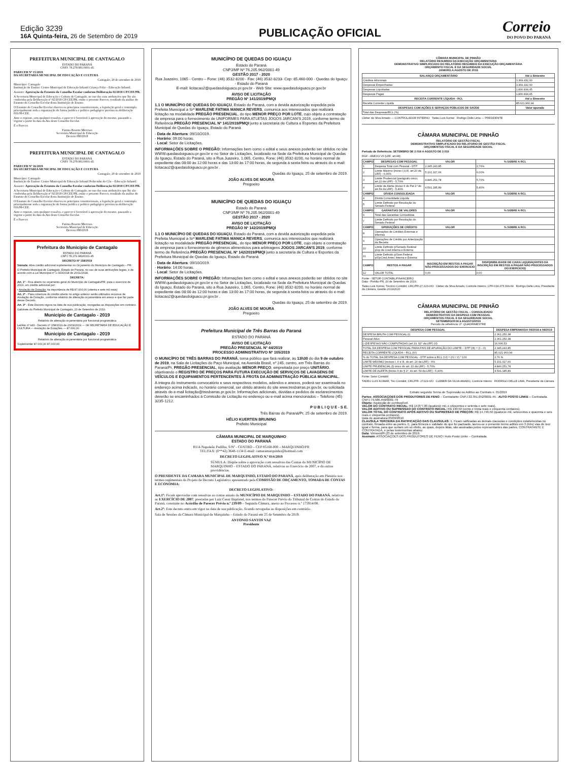Edição 3239
16A Quinta-feira, 26 de Setembro de 2019
PUBLICAÇÃO OFICIAL
Correio
DO POVO DO PARANÁ
PREFEITURA MUNICIPAL DE CANTAGALO
ESTADO DO PARANÁ
CNPJ: 78.279.981/0001-45
PARECER Nº 15/2019
DA SECRETARIA MUNICIPAL DE EDUCAÇÃO E CULTURA
Cantagalo, 20 de setembro de 2019
Município: Cantagalo
Instituição de Ensino: Centro Municipal de Educação Infantil Criança Feliz – Educação Infantil.
Assunto: Aprovação do Estatuto do Conselho Escolar conforme Deliberação 02/2018 CP/CEE/PR.
A Secretaria Municipal de Educação e Cultura de Cantagalo, no uso das suas atribuições que lhe são conferidas pela Deliberação nº 02/2018 CP/CEE/PR, emite o presente Parecer, resultado da análise do Estatuto do Conselho Escolar desta Instituição de Ensino.
O Estatuto do Conselho Escolar observa os princípios constitucionais, a legislação geral e contempla principalmente toda a organização de forma jurídica e político pedagógico prevista na deliberação 016/99-CEE.
Ante o exposto, sem qualquer ressalva, o parecer é favorável à aprovação do mesmo, passando a vigorar a partir da data da Ata deste Conselho Escolar.
É o Parecer.
Fatima Bosetto Mierzwa
Secretária Municipal de Educação
Decreto 080/2018
PREFEITURA MUNICIPAL DE CANTAGALO
ESTADO DO PARANÁ
CNPJ: 78.279.981/0001-45
PARECER Nº 16/2019
DA SECRETARIA MUNICIPAL DE EDUCAÇÃO E CULTURA
Cantagalo, 20 de setembro de 2019
Município: Cantagalo
Instituição de Ensino: Centro Municipal de Educação Infantil Pedacinho do Céu – Educação Infantil.
Assunto: Aprovação do Estatuto do Conselho Escolar conforme Deliberação 02/2018 CP/CEE/PR.
A Secretaria Municipal de Educação e Cultura de Cantagalo, no uso das suas atribuições que lhe são conferidas pela Deliberação nº 02/2018 CP/CEE/PR, emite o presente Parecer, resultado da análise do Estatuto do Conselho Escolar desta Instituição de Ensino.
O Estatuto do Conselho Escolar observa os princípios constitucionais, a legislação geral e contempla principalmente toda a organização de forma jurídica e político pedagógico prevista na deliberação 016/99-CEE.
Ante o exposto, sem qualquer ressalva, o parecer é favorável à aprovação do mesmo, passando a vigorar a partir da data da Ata deste Conselho Escolar.
É o Parecer.
Fatima Bosetto Mierzwa
Secretária Municipal de Educação
Decreto 080/2018
Prefeitura do Município de Cantagalo
ESTADO DO PARANÁ
CNPJ 78.279.981/0001-45
DECRETO Nº 158/2019
Súmula: Abre crédito adicional suplementar no Orçamento do Município de Cantagalo – PR.
O Prefeito Municipal de Cantagalo, Estado do Paraná, no uso de suas atribuições legais, e de acordo com a Lei Municipal nº 1.043/2018 de 20/11/2018.
DECRETA:
Art. 1º - Fica aberto no orçamento geral do Município de Cantagalo/PR, para o exercício de 2019, um crédito adicional por:
• Anulação de Dotação: na importância de R$ 87.000,00 (oitenta e sete mil reais)
Art. 2º - Para cobertura do crédito aberto no artigo anterior serão utilizados recursos de Anulação de Dotação, conforme relatório de alteração orçamentária em anexo e que faz parte desse Decreto.
Art. 3º - Este Decreto vigora na data de sua publicação, revogadas as disposições em contrário.
Gabinete do Prefeito Municipal de Cantagalo, 23 de Setembro de 2019.
Município de Cantagalo - 2019
Relatório de alteração orçamentária por funcional programática
Lei/Ato nº 943 - Decreto nº 158/2019 de 23/09/2019 — 08 SECRETARIA DE EDUCAÇÃO E CULTURA — Anulação de Dotações — 87.000,00
Município de Cantagalo - 2019
Relatório de alteração orçamentária por funcional programática
Suplementar 87.000,00 87.000,00
MUNICÍPIO DE QUEDAS DO IGUAÇU
Estado do Paraná
CNPJ/MF Nº 76.205.962/0001-49
GESTÃO 2017 - 2020
Rua Juazeiro, 1065 - Centro – Fone: (46) 3532-8200 - Fax: (46) 3532-8233- Cep: 85.460-000 - Quedas do Iguaçu - Estado do Paraná
E-mail: licitacao2@quedasdoiguacu.pr.gov.br - Web Site: www.quedasdoiguacu.pr.gov.br
AVISO DE LICITAÇÃO
PREGÃO Nº 141/2019/PMQI
1.1 O MUNICÍPIO DE QUEDAS DO IGUAÇU, Estado do Paraná, com a devida autorização expedida pela Prefeita Municipal a Srª MARLENE FATIMA MANICA REVERS, comunica aos interessados que realizará licitação na modalidade PREGÃO PRESENCIAL, do tipo MENOR PREÇO POR LOTE, cujo objeto a contratação de empresa para o fornecimento de UNIFORMES PARA ATLETAS JOGOS JARCAN'S 2019, conforme termo de Referência PREGÃO PRESENCIAL Nº 141/2019/PMQI junto a secretaria de Cultura e Esportes da Prefeitura Municipal de Quedas do Iguaçu, Estado do Paraná
- Data de Abertura: 09/10/2019.
- Horário: 09:00 horas.
- Local: Setor de Licitações.
INFORMAÇÕES SOBRE O PREGÃO: Informações bem como o edital e seus anexos poderão ser obtidos no site WWW.quedasdoiguacu.pr.gov.br e no Setor de Licitações, localizado na Sede da Prefeitura Municipal de Quedas do Iguaçu, Estado do Paraná, sito a Rua Juazeiro, 1.065, Centro, Fone: (46) 3532-8200, no horário normal de expediente das 08:00 às 12:00 horas e das 13:00 às 17:00 horas, de segunda à sexta-feira ou através do e-mail: licitacao2@quedasdoiguacu.pr.gov.br .
Quedas do Iguaçu, 25 de setembro de 2019.
JOÃO ALVES DE MOURA
Pregoeiro
MUNICÍPIO DE QUEDAS DO IGUAÇU
Estado do Paraná
CNPJ/MF Nº 76.205.962/0001-49
GESTÃO 2017 - 2020
AVISO DE LICITAÇÃO
PREGÃO Nº 142/2019/PMQI
1.1 O MUNICÍPIO DE QUEDAS DO IGUAÇU, Estado do Paraná, com a devida autorização expedida pela Prefeita Municipal a Srª MARLENE FATIMA MANICA REVERS, comunica aos interessados que realizará licitação na modalidade PREGÃO PRESENCIAL, do tipo MENOR PREÇO POR LOTE, cujo objeto a contratação de empresa para o fornecimento de gêneros alimentícios para arbitragens JOGOS JARCAN'S 2019, conforme termo de Referência PREGÃO PRESENCIAL Nº 142/2019/PMQI junto a secretaria de Cultura e Esportes da Prefeitura Municipal de Quedas do Iguaçu, Estado do Paraná
- Data de Abertura: 09/10/2019.
- Horário: 14:00 horas.
- Local: Setor de Licitações.
INFORMAÇÕES SOBRE O PREGÃO: Informações bem como o edital e seus anexos poderão ser obtidos no site WWW.quedasdoiguacu.pr.gov.br e no Setor de Licitações, localizado na Sede da Prefeitura Municipal de Quedas do Iguaçu, Estado do Paraná, sito a Rua Juazeiro, 1.065, Centro, Fone: (46) 3532-8200, no horário normal de expediente das 08:00 às 12:00 horas e das 13:00 às 17:00 horas, de segunda à sexta-feira ou através do e-mail: licitacao2@quedasdoiguacu.pr.gov.br .
Quedas do Iguaçu, 25 de setembro de 2019.
JOÃO ALVES DE MOURA
Pregoeiro
Prefeitura Municipal de Três Barras do Paraná
ESTADO DO PARANÁ
AVISO DE LICITAÇÃO
PREGÃO PRESENCIAL Nº 44/2019
PROCESSO ADMINISTRATIVO Nº 105/2019
O MUNICÍPIO DE TRÊS BARRAS DO PARANÁ, torna público que fará realizar, às 13h30 do dia 9 de outubro de 2019, na Sala de Licitações do Paço Municipal, na Avenida Brasil, nº 245, centro, em Três Barras do Paraná/Pr, PREGÃO PRESENCIAL, tipo avaliação MENOR PREÇO, empreitada por preço UNITÁRIO, objetivando o REGISTRO DE PREÇOS PARA FUTURA EXECUÇÃO DE SERVIÇOS DE LAVAGENS DE VEÍCULOS E EQUIPAMENTOS PERTENCENTES À FROTA DA ADMINISTRAÇÃO PÚBLICA MUNICIPAL.
A íntegra do instrumento convocatório e seus respectivos modelos, adendos e anexos, poderá ser examinada no endereço acima indicado, no horário comercial, ser obtido através do site www.tresbarras.pr.gov.br, ou solicitada através do e-mail licitação@tresbarras.pr.gov.br. Informações adicionais, dúvidas e pedidos de esclarecimentos deverão se encaminhados à Comissão de Licitação no endereço ou e-mail acima mencionados – Telefone (45) 3235-1212.
P U B L I Q U E - S E.
Três Barras do Paraná/Pr, 25 de setembro de 2019.
HÉLIO KUERTEN BRUNING
Prefeito Municipal
CÂMARA MUNICIPAL DE MARQUINHO
ESTADO DO PARANÁ
RUA Napoleão Padilha, S/Nº - CENTRO – CEP 85168-000 – MARQUINHO/PR
TEL/FAX: (0**42) 3648-1134 E-mail: camaramarquinho@hotmail.com
DECRETO LEGISLATIVO N.º 014/2019
SÚMULA: Dispõe sobre a aprovação com ressalvas das Contas do MUNICÍPIO DE MARQUINHO – ESTADO DO PARANÁ, relativas ao Exercício de 2007, e dá outras providências.
O PRESIDENTE DA CAMARA MUNICIPAL DE MARQUINHO, ESTADO DO PARANÁ, após deliberação em Plenário nos termos regimentais do Projeto de Decreto Legislativo apresentado pela COMISSÃO DE ORÇAMENTO, TOMADA DE CONTAS E ECONOMIA:
DECRETO LEGISLATIVO:
Art.1º: Ficam aprovadas com ressalvas as contas anuais do MUNICÍPIO DE MARQUINHO – ESTADO DO PARANÁ, relativas ao EXERCÍCIO DE 2007, prestadas por Luiz Cesar Baptistel, nos termos do Parecer Prévio do Tribunal de Contas do Estado do Paraná, constante no Acórdão de Parecer Prévio n.º 239/09 – Segunda Câmara, anexo ao Processo n.º 175914/08.
Art.2º: Este decreto entra em vigor na data de sua publicação, ficando revogadas as disposições em contrário.
Sala de Sessões da Câmara Municipal de Marquinho – Estado do Paraná em 25 de Setembro de 2019.
ANTONIO SANTOS VAZ
Presidente
CÂMARA MUNICIPAL DE PINHÃO
RELATÓRIO RESUMIDO DA EXECUÇÃO ORÇAMENTARIA
DEMONSTRATIVO SIMPLIFICADO DO RELATÓRIO RESUMIDO DA EXECUÇÃO ORÇAMENTÁRIA
ORÇAMENTO FISCAL E DA SEGURIDADE SOCIAL
JANEIRO A AGOSTO DE 2019
| BALANÇO ORÇAMENTÁRIO | Até o Bimestre |
| --- | --- |
| Créditos Adicionais | 3.369.432,00 |
| Despesas Empenhadas | 3.369.432,00 |
| Despesas Liquidadas | 1.830.834,45 |
| Despesas Pagas | 1.830.834,45 |
| RECEITA CORRENTE LÍQUIDA - RCL | Até o Bimestre |
| Receita Corrente Líquida | 85.021.960,94 |
| DESPESAS COM AÇÕES E SERVIÇOS PÚBLICOS DE SAÚDE | Valor apurado |
| Total das Despesas/RCL (%) | |
Cleber da Silva Amado — CONTROLADOR INTERNO Tadeu Luis Komar Rodrigo Delle Lima — PRESIDENTE
CÂMARA MUNICIPAL DE PINHÃO
RELATÓRIO DE GESTÃO FISCAL
DEMONSTRATIVO SIMPLIFICADO DO RELATORIO DE GESTÃO FISCAL
ORÇAMENTOS FISCAL E DA SEGURIDADE SOCIAL
Período de Referência: SETEMBRO DE 2.018 A AGOSTO DE 2.019
RGF - ANEXO VII (LRF, art.48)
| CAMPO | DESPESAS COM PESSOAL | VALOR | % SOBRE A RCL |
| --- | --- | --- | --- |
| 1 | Despesa Total com Pessoal - DTP | 2.345.243,85 | 2,76% |
| 2 | Limite Máximo (inciso I,II,III, art.20 da LRF) - 6,00% | 5.101.317,66 | 6,00% |
| 3 | Limite Prudencial (parágrafo único, art.22 da LRF) - 5,70% | 4.846.251,78 | 5,70% |
| 4 | Limite de Alerta (inciso II do Par.1º do art.59 da LRF) - 5,40% | 4.591.185,89 | 5,40% |
| CAMPO | DÍVIDA CONSOLIDADA | VALOR | % SOBRE A RCL |
| 4 | Dívida Consolidada Líquida | | |
| 5 | Limite Definido por Resolução do Senado Federal | | |
| CAMPO | GARANTIAS DE VALORES | VALOR | % SOBRE A RCL |
| 6 | Total das Garantias Concedidas | | |
| 7 | Limite Definido por Resolução do Senado Federal | | |
| CAMPO | OPERAÇÕES DE CRÉDITO | VALOR | % SOBRE A RCL |
| 8 | Operações de Créditos Externas e Internas | | |
| 9 | Operações de Crédito por Antecipação da Receita | | |
| 10 | Limite Definido p/Senado Federal p/op.de Cred.Interna e Externa | | |
| 11 | Limite Definido p/Sem.Federal p/OpCred.Antec.Interna e Externa | | |
| CAMPO | RESTOS A PAGAR | INSCRIÇÃO EM RESTOS A PAGAR NÃO PROCESSADOS DO EXERCICIO | DISPONIBILIDADE DE CAIXA LIQUIDA(ANTES DA INSCRIÇÃO EM RESTOS A PAGAR NÃO PROCESSADOS DO EXERCICIO) |
| 12 | VALOR TOTAL | 0,00 | 0,00 |
Fonte - SETOR CONTABIL/FINANCEIRO
Data - Pinhão-PR, 20 de Setembro de 2019.
Tadeu Luis Komar, Técnico Contábil, CRC/PR-27.223-0/O Cleber da Silva Amado, Controle Interno, CPF-034.375.099-69 Rodrigo Delle Lima, Presidente da Câmara, Gestão 2019/2020
CÂMARA MUNICIPAL DE PINHÃO
RELATÓRIO DE GESTÃO FISCAL – CONSOLIDADO
DEMONSTRATIVO DA DESPESA COM PESSOAL
ORÇAMENTOS FISCAL E DA SEGURIDADE SOCIAL
SETEMBRO/2018 à AGOSTO/2019
Período de referência: 2º. QUADRIMESTRE
| DESPESA COM PESSOAL | DESPESA EMPENHADA 09/2018 à 08/2019 |
| --- | --- |
| DESPESA BRUTA COM PESSOAL (I) | 2.361.250,38 |
| Pessoal Ativo | 2.361.250,38 |
| (-)DESPESAS NÃO COMPUTADAS (art.19, §1º da LRF) (II) | 16.006,53 |
| TOTAL DA DESPESA COM PESSOAL PARA FINS DE APURAÇÃO DO LIMITE – DTP (III) = (I – II) | 2.345.243,85 |
| RECEITA CORRENTE LÍQUIDA – RCL (IV) | 85.021.960,94 |
| % do TOTAL DA DESPESA COM PESSOAL - DTP sobre a RCL (VI) = (IV / V) * 100 | 2,76 % |
| LIMITE MÁXIMO (incisos I, II e III, do art. 20 da LRF) - 6% | 5.101.317,66 |
| LIMITE PRUDENCIAL (§ único do art. 22 da LRF) - 5,70% | 4.846.251,78 |
| LIMITE DE ALERTA (inciso II do § 1º, do art. 59 da LRF) - 5,40% | 4.591.185,89 |
Fonte: Setor Contábil
TADEU LUIS KOMAR, Téc.Contábil, CRC/PR- 27223-0/O CLEBER DA SILVA AMADO, Controle Interno RODRIGO DELLE LIMA, Presidente da Câmara
Extrato segundo Termo de Supressão ou Aditivo ao Contrato n. 01/2019
Partes: ASSOCIAÇOES DOS PRODUTORES DE FENO – Contratante CNPJ 22.351.052/0001-45 . AUTO POSTO LINKE – Contratada. CNPJ 79.586.459/0001-79
Objeto: Aquisição de combustível.
VALOR DO CONTRATO INICIAL: R$ 14.877,00 (quatorze mil, e oitocentos e setenta e sete reais).
VALOR ADITIVO OU SUPRESSAO DO CONTRATO INICIAL: R$ 130,50 (cento e trinta reais e cinquenta centavos).
VALOR TOTAL DO CONTRATO APÓS ADITIVO OU SUPRESSAO DE PREÇOS: R$ 14.746,50 (quatorze mil, setecentos e quarenta e seis reais e cinquenta centavos).
Data de assinatura:23/09/2019
CLAUSULA TERCEIRA DA RATIFICAÇÃO DAS CLAUSULAS: 1. Ficam ratificadas as demais clausulas e condições estabelecidas no contrato, firmada entre as partes. E, para firmeza e validade do que foi pactuado, lavrou-se o presente termo aditivo em 3 (três) vias de teor igual e forma, para que surtam um só efeito, as quais, depois lidas, são assinadas pelos representantes das partes, CONTRATANTE E CONTRATADA, e pelas testemunhas abaixo:
Data: Virmond/Pr,23 de setembro de 2019.
Assinam: ASSOCIAÇOES DOS PRODUTORES DE FENO / Auto Posto Linke – Contratada.